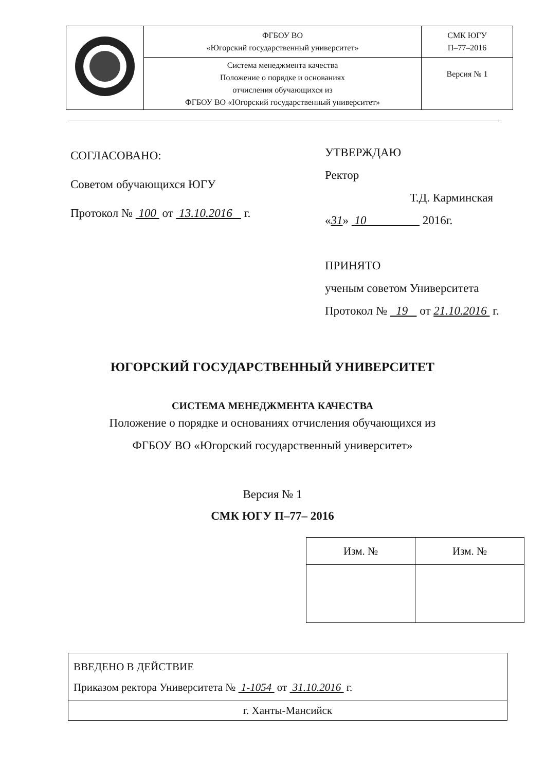| | ФГБОУ ВО «Югорский государственный университет» | СМК ЮГУ П–77–2016 |
| | Система менеджмента качества Положение о порядке и основаниях отчисления обучающихся из ФГБОУ ВО «Югорский государственный университет» | Версия № 1 |
СОГЛАСОВАНО:
Советом обучающихся ЮГУ
Протокол № 100 от 13.10.2016 г.
УТВЕРЖДАЮ
Ректор
Т.Д. Карминская
«31» 10 2016г.
ПРИНЯТО
ученым советом Университета
Протокол № 19 от 21.10.2016 г.
ЮГОРСКИЙ ГОСУДАРСТВЕННЫЙ УНИВЕРСИТЕТ
СИСТЕМА МЕНЕДЖМЕНТА КАЧЕСТВА
Положение о порядке и основаниях отчисления обучающихся из
ФГБОУ ВО «Югорский государственный университет»
Версия № 1
СМК ЮГУ П–77– 2016
| Изм. № | Изм. № |
| --- | --- |
| ВВЕДЕНО В ДЕЙСТВИЕ Приказом ректора Университета № 1-1054 от 31.10.2016 г. |
| г. Ханты-Мансийск |